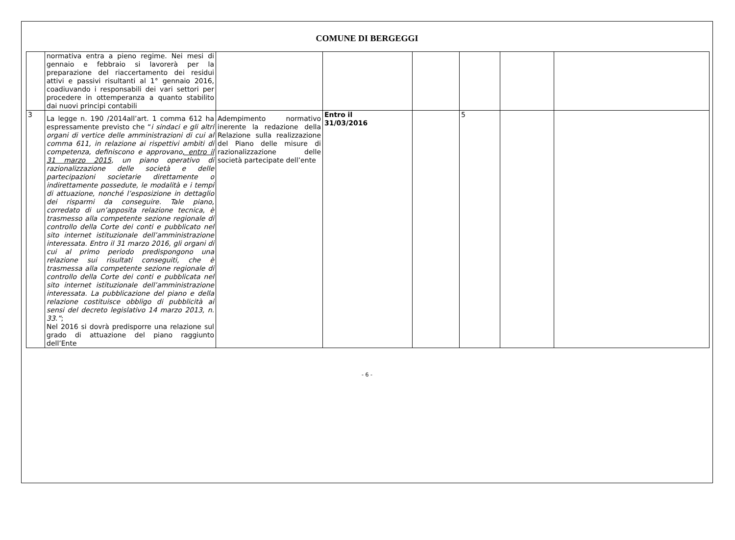COMUNE DI BERGEGGI
| | normativa entra a pieno regime. Nei mesi di gennaio e febbraio si lavorerà per la preparazione del riaccertamento dei residui attivi e passivi risultanti al 1° gennaio 2016, coadiuvando i responsabili dei vari settori per procedere in ottemperanza a quanto stabilito dai nuovi principi contabili | | | | | | |
| 3 | La legge n. 190 /2014all’art. 1 comma 612 ha espressamente previsto che “ i sindaci e gli altri organi di vertice delle amministrazioni di cui al comma 611, in relazione ai rispettivi ambiti di competenza, definiscono e approvano , entro il 31 marzo 2015 , un piano operativo di razionalizzazione delle società e delle partecipazioni societarie direttamente o indirettamente possedute, le modalità e i tempi di attuazione, nonché l’esposizione in dettaglio dei risparmi da conseguire. Tale piano, corredato di un’apposita relazione tecnica, è trasmesso alla competente sezione regionale di controllo della Corte dei conti e pubblicato nel sito internet istituzionale dell’amministrazione interessata. Entro il 31 marzo 2016, gli organi di cui al primo periodo predispongono una relazione sui risultati conseguiti, che è trasmessa alla competente sezione regionale di controllo della Corte dei conti e pubblicata nel sito internet istituzionale dell’amministrazione interessata. La pubblicazione del piano e della relazione costituisce obbligo di pubblicità ai sensi del decreto legislativo 14 marzo 2013, n. 33.” ; Nel 2016 si dovrà predisporre una relazione sul grado di attuazione del piano raggiunto dell’Ente | Adempimento normativo inerente la redazione della Relazione sulla realizzazione del Piano delle misure di razionalizzazione delle società partecipate dell’ente | Entro il 31/03/2016 | | 5 | | |
- 6 -